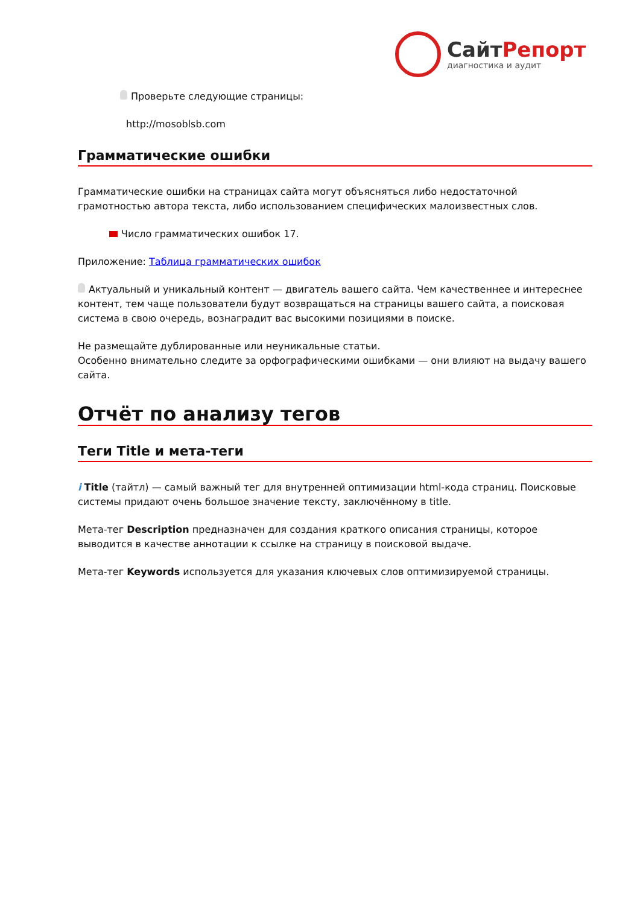СайтРепорт
диагностика и аудит
Проверьте следующие страницы:
http://mosoblsb.com
Грамматические ошибки
Грамматические ошибки на страницах сайта могут объясняться либо недостаточной грамотностью автора текста, либо использованием специфических малоизвестных слов.
Число грамматических ошибок 17.
Приложение: Таблица грамматических ошибок
Актуальный и уникальный контент — двигатель вашего сайта. Чем качественнее и интереснее контент, тем чаще пользователи будут возвращаться на страницы вашего сайта, а поисковая система в свою очередь, вознаградит вас высокими позициями в поиске.
Не размещайте дублированные или неуникальные статьи.
Особенно внимательно следите за орфографическими ошибками — они влияют на выдачу вашего сайта.
Отчёт по анализу тегов
Теги Title и мета-теги
i Title (тайтл) — самый важный тег для внутренней оптимизации html-кода страниц. Поисковые системы придают очень большое значение тексту, заключённому в title.
Мета-тег Description предназначен для создания краткого описания страницы, которое выводится в качестве аннотации к ссылке на страницу в поисковой выдаче.
Мета-тег Keywords используется для указания ключевых слов оптимизируемой страницы.